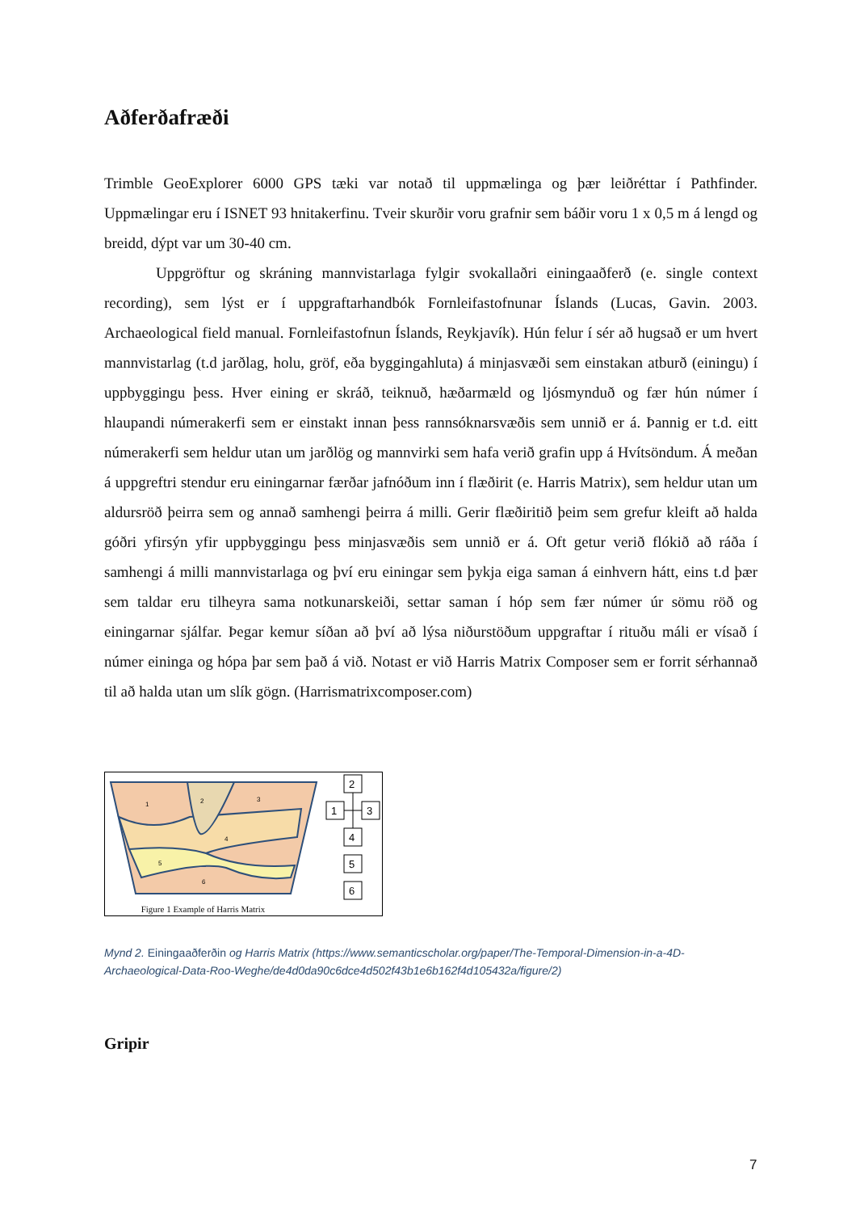Aðferðafræði
Trimble GeoExplorer 6000 GPS tæki var notað til uppmælinga og þær leiðréttar í Pathfinder. Uppmælingar eru í ISNET 93 hnitakerfinu. Tveir skurðir voru grafnir sem báðir voru 1 x 0,5 m á lengd og breidd, dýpt var um 30-40 cm.
Uppgröftur og skráning mannvistarlaga fylgir svokallaðri einingaaðferð (e. single context recording), sem lýst er í uppgraftarhandbók Fornleifastofnunar Íslands (Lucas, Gavin. 2003. Archaeological field manual. Fornleifastofnun Íslands, Reykjavík). Hún felur í sér að hugsað er um hvert mannvistarlag (t.d jarðlag, holu, gröf, eða byggingahluta) á minjasvæði sem einstakan atburð (einingu) í uppbyggingu þess. Hver eining er skráð, teiknuð, hæðarmæld og ljósmynduð og fær hún númer í hlaupandi númerakerfi sem er einstakt innan þess rannsóknarsvæðis sem unnið er á. Þannig er t.d. eitt númerakerfi sem heldur utan um jarðlög og mannvirki sem hafa verið grafin upp á Hvítsöndum. Á meðan á uppgreftri stendur eru einingarnar færðar jafnóðum inn í flæðirit (e. Harris Matrix), sem heldur utan um aldursröð þeirra sem og annað samhengi þeirra á milli. Gerir flæðiritið þeim sem grefur kleift að halda góðri yfirsýn yfir uppbyggingu þess minjasvæðis sem unnið er á. Oft getur verið flókið að ráða í samhengi á milli mannvistarlaga og því eru einingar sem þykja eiga saman á einhvern hátt, eins t.d þær sem taldar eru tilheyra sama notkunarskeiði, settar saman í hóp sem fær númer úr sömu röð og einingarnar sjálfar. Þegar kemur síðan að því að lýsa niðurstöðum uppgraftar í rituðu máli er vísað í númer eininga og hópa þar sem það á við. Notast er við Harris Matrix Composer sem er forrit sérhannað til að halda utan um slík gögn. (Harrismatrixcomposer.com)
1
2
3
4
5
6
2
1
3
4
5
6
Figure 1 Example of Harris Matrix
Mynd 2. Einingaaðferðin og Harris Matrix (https://www.semanticscholar.org/paper/The-Temporal-Dimension-in-a-4D-Archaeological-Data-Roo-Weghe/de4d0da90c6dce4d502f43b1e6b162f4d105432a/figure/2)
Gripir
7